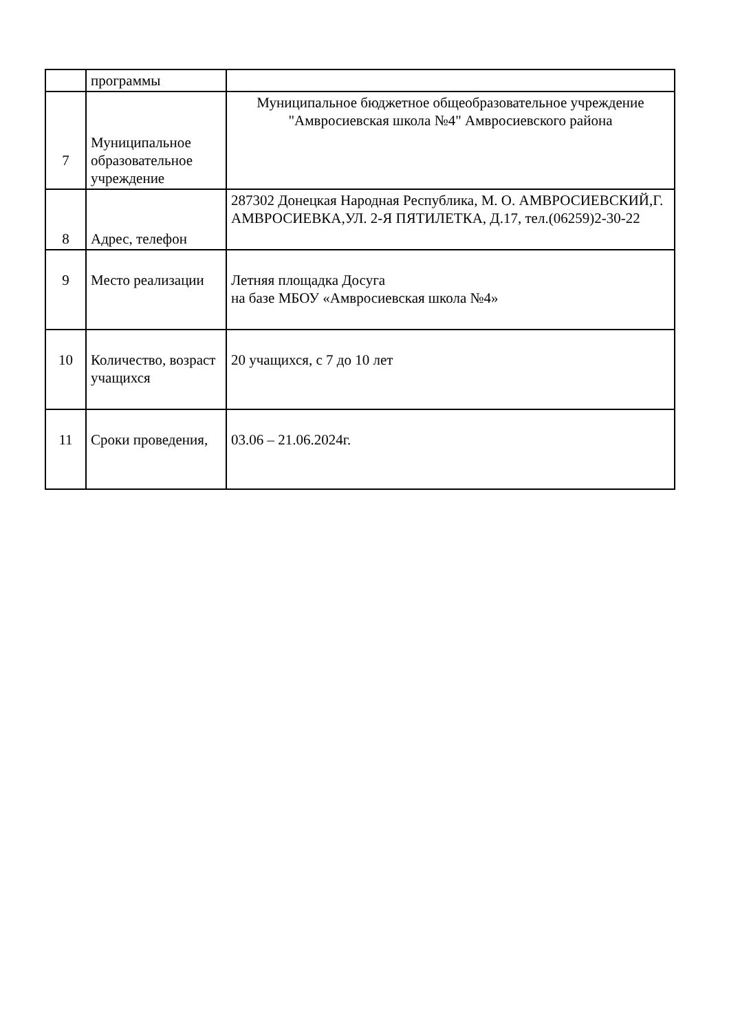| | программы | |
| 7 | Муниципальное образовательное учреждение | Муниципальное бюджетное общеобразовательное учреждение "Амвросиевская школа №4" Амвросиевского района |
| 8 | Адрес, телефон | 287302 Донецкая Народная Республика, М. О. АМВРОСИЕВСКИЙ,Г. АМВРОСИЕВКА,УЛ. 2-Я ПЯТИЛЕТКА, Д.17, тел.(06259)2-30-22 |
| 9 | Место реализации | Летняя площадка Досуга на базе МБОУ «Амвросиевская школа №4» |
| 10 | Количество, возраст учащихся | 20 учащихся, с 7 до 10 лет |
| 11 | Сроки проведения, | 03.06 – 21.06.2024г. |